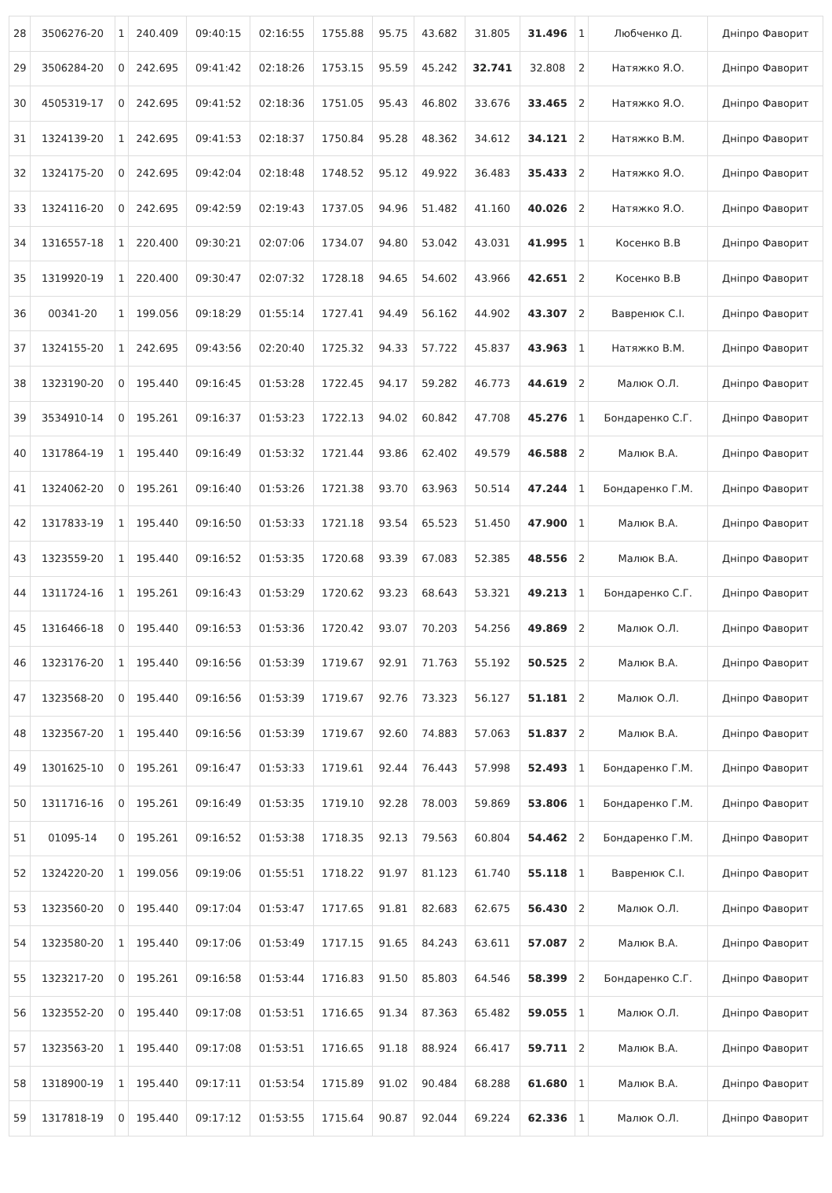| 28 | 3506276-20 | 1 | 240.409 | 09:40:15 | 02:16:55 | 1755.88 | 95.75 | 43.682 | 31.805 | 31.496 | 1 | Любченко Д. | Дніпро Фаворит |
| 29 | 3506284-20 | 0 | 242.695 | 09:41:42 | 02:18:26 | 1753.15 | 95.59 | 45.242 | 32.741 | 32.808 | 2 | Натяжко Я.О. | Дніпро Фаворит |
| 30 | 4505319-17 | 0 | 242.695 | 09:41:52 | 02:18:36 | 1751.05 | 95.43 | 46.802 | 33.676 | 33.465 | 2 | Натяжко Я.О. | Дніпро Фаворит |
| 31 | 1324139-20 | 1 | 242.695 | 09:41:53 | 02:18:37 | 1750.84 | 95.28 | 48.362 | 34.612 | 34.121 | 2 | Натяжко В.М. | Дніпро Фаворит |
| 32 | 1324175-20 | 0 | 242.695 | 09:42:04 | 02:18:48 | 1748.52 | 95.12 | 49.922 | 36.483 | 35.433 | 2 | Натяжко Я.О. | Дніпро Фаворит |
| 33 | 1324116-20 | 0 | 242.695 | 09:42:59 | 02:19:43 | 1737.05 | 94.96 | 51.482 | 41.160 | 40.026 | 2 | Натяжко Я.О. | Дніпро Фаворит |
| 34 | 1316557-18 | 1 | 220.400 | 09:30:21 | 02:07:06 | 1734.07 | 94.80 | 53.042 | 43.031 | 41.995 | 1 | Косенко В.В | Дніпро Фаворит |
| 35 | 1319920-19 | 1 | 220.400 | 09:30:47 | 02:07:32 | 1728.18 | 94.65 | 54.602 | 43.966 | 42.651 | 2 | Косенко В.В | Дніпро Фаворит |
| 36 | 00341-20 | 1 | 199.056 | 09:18:29 | 01:55:14 | 1727.41 | 94.49 | 56.162 | 44.902 | 43.307 | 2 | Вавренюк С.І. | Дніпро Фаворит |
| 37 | 1324155-20 | 1 | 242.695 | 09:43:56 | 02:20:40 | 1725.32 | 94.33 | 57.722 | 45.837 | 43.963 | 1 | Натяжко В.М. | Дніпро Фаворит |
| 38 | 1323190-20 | 0 | 195.440 | 09:16:45 | 01:53:28 | 1722.45 | 94.17 | 59.282 | 46.773 | 44.619 | 2 | Малюк О.Л. | Дніпро Фаворит |
| 39 | 3534910-14 | 0 | 195.261 | 09:16:37 | 01:53:23 | 1722.13 | 94.02 | 60.842 | 47.708 | 45.276 | 1 | Бондаренко С.Г. | Дніпро Фаворит |
| 40 | 1317864-19 | 1 | 195.440 | 09:16:49 | 01:53:32 | 1721.44 | 93.86 | 62.402 | 49.579 | 46.588 | 2 | Малюк В.А. | Дніпро Фаворит |
| 41 | 1324062-20 | 0 | 195.261 | 09:16:40 | 01:53:26 | 1721.38 | 93.70 | 63.963 | 50.514 | 47.244 | 1 | Бондаренко Г.М. | Дніпро Фаворит |
| 42 | 1317833-19 | 1 | 195.440 | 09:16:50 | 01:53:33 | 1721.18 | 93.54 | 65.523 | 51.450 | 47.900 | 1 | Малюк В.А. | Дніпро Фаворит |
| 43 | 1323559-20 | 1 | 195.440 | 09:16:52 | 01:53:35 | 1720.68 | 93.39 | 67.083 | 52.385 | 48.556 | 2 | Малюк В.А. | Дніпро Фаворит |
| 44 | 1311724-16 | 1 | 195.261 | 09:16:43 | 01:53:29 | 1720.62 | 93.23 | 68.643 | 53.321 | 49.213 | 1 | Бондаренко С.Г. | Дніпро Фаворит |
| 45 | 1316466-18 | 0 | 195.440 | 09:16:53 | 01:53:36 | 1720.42 | 93.07 | 70.203 | 54.256 | 49.869 | 2 | Малюк О.Л. | Дніпро Фаворит |
| 46 | 1323176-20 | 1 | 195.440 | 09:16:56 | 01:53:39 | 1719.67 | 92.91 | 71.763 | 55.192 | 50.525 | 2 | Малюк В.А. | Дніпро Фаворит |
| 47 | 1323568-20 | 0 | 195.440 | 09:16:56 | 01:53:39 | 1719.67 | 92.76 | 73.323 | 56.127 | 51.181 | 2 | Малюк О.Л. | Дніпро Фаворит |
| 48 | 1323567-20 | 1 | 195.440 | 09:16:56 | 01:53:39 | 1719.67 | 92.60 | 74.883 | 57.063 | 51.837 | 2 | Малюк В.А. | Дніпро Фаворит |
| 49 | 1301625-10 | 0 | 195.261 | 09:16:47 | 01:53:33 | 1719.61 | 92.44 | 76.443 | 57.998 | 52.493 | 1 | Бондаренко Г.М. | Дніпро Фаворит |
| 50 | 1311716-16 | 0 | 195.261 | 09:16:49 | 01:53:35 | 1719.10 | 92.28 | 78.003 | 59.869 | 53.806 | 1 | Бондаренко Г.М. | Дніпро Фаворит |
| 51 | 01095-14 | 0 | 195.261 | 09:16:52 | 01:53:38 | 1718.35 | 92.13 | 79.563 | 60.804 | 54.462 | 2 | Бондаренко Г.М. | Дніпро Фаворит |
| 52 | 1324220-20 | 1 | 199.056 | 09:19:06 | 01:55:51 | 1718.22 | 91.97 | 81.123 | 61.740 | 55.118 | 1 | Вавренюк С.І. | Дніпро Фаворит |
| 53 | 1323560-20 | 0 | 195.440 | 09:17:04 | 01:53:47 | 1717.65 | 91.81 | 82.683 | 62.675 | 56.430 | 2 | Малюк О.Л. | Дніпро Фаворит |
| 54 | 1323580-20 | 1 | 195.440 | 09:17:06 | 01:53:49 | 1717.15 | 91.65 | 84.243 | 63.611 | 57.087 | 2 | Малюк В.А. | Дніпро Фаворит |
| 55 | 1323217-20 | 0 | 195.261 | 09:16:58 | 01:53:44 | 1716.83 | 91.50 | 85.803 | 64.546 | 58.399 | 2 | Бондаренко С.Г. | Дніпро Фаворит |
| 56 | 1323552-20 | 0 | 195.440 | 09:17:08 | 01:53:51 | 1716.65 | 91.34 | 87.363 | 65.482 | 59.055 | 1 | Малюк О.Л. | Дніпро Фаворит |
| 57 | 1323563-20 | 1 | 195.440 | 09:17:08 | 01:53:51 | 1716.65 | 91.18 | 88.924 | 66.417 | 59.711 | 2 | Малюк В.А. | Дніпро Фаворит |
| 58 | 1318900-19 | 1 | 195.440 | 09:17:11 | 01:53:54 | 1715.89 | 91.02 | 90.484 | 68.288 | 61.680 | 1 | Малюк В.А. | Дніпро Фаворит |
| 59 | 1317818-19 | 0 | 195.440 | 09:17:12 | 01:53:55 | 1715.64 | 90.87 | 92.044 | 69.224 | 62.336 | 1 | Малюк О.Л. | Дніпро Фаворит |